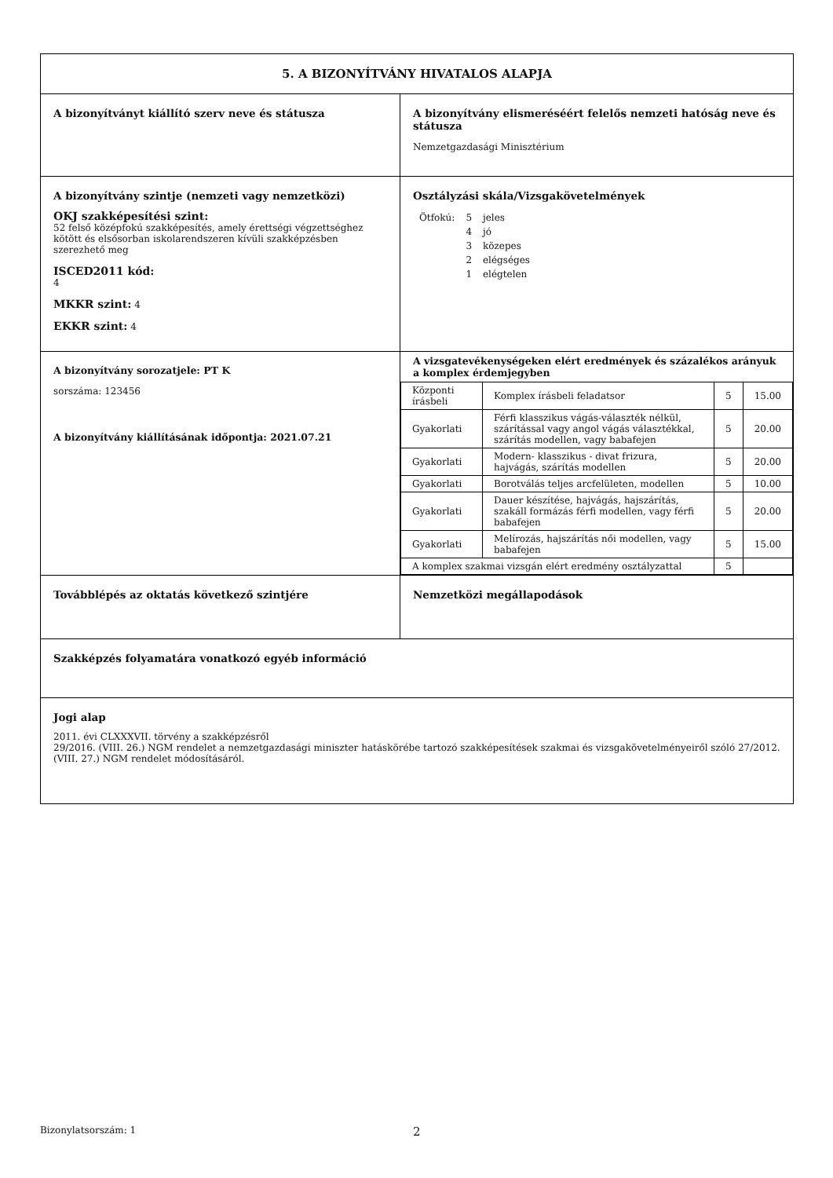| 5. A BIZONYÍTVÁNY HIVATALOS ALAPJA | |
| A bizonyítványt kiállító szerv neve és státusza | A bizonyítvány elismeréséért felelős nemzeti hatóság neve és státusza Nemzetgazdasági Minisztérium |
| A bizonyítvány szintje (nemzeti vagy nemzetközi) OKJ szakképesítési szint: 52 felső középfokú szakképesítés, amely érettségi végzettséghez kötött és elsősorban iskolarendszeren kívüli szakképzésben szerezhető meg ISCED2011 kód: 4 MKKR szint: 4 EKKR szint: 4 | Osztályzási skála/Vizsgakövetelmények / Ötfokú: / 5 / jeles / / / 4 / jó / / / 3 / közepes / / / 2 / elégséges / / / 1 / elégtelen / |
| A bizonyítvány sorozatjele: PT K sorszáma: 123456 A bizonyítvány kiállításának időpontja: 2021.07.21 | A vizsgatevékenységeken elért eredmények és százalékos arányuk a komplex érdemjegyben / Központi írásbeli / Komplex írásbeli feladatsor / 5 / 15.00 / / Gyakorlati / Férfi klasszikus vágás-választék nélkül, szárítással vagy angol vágás választékkal, szárítás modellen, vagy babafejen / 5 / 20.00 / / Gyakorlati / Modern- klasszikus - divat frizura, hajvágás, szárítás modellen / 5 / 20.00 / / Gyakorlati / Borotválás teljes arcfelületen, modellen / 5 / 10.00 / / Gyakorlati / Dauer készítése, hajvágás, hajszárítás, szakáll formázás férfi modellen, vagy férfi babafejen / 5 / 20.00 / / Gyakorlati / Melírozás, hajszárítás női modellen, vagy babafejen / 5 / 15.00 / / A komplex szakmai vizsgán elért eredmény osztályzattal / / 5 / / |
| Továbblépés az oktatás következő szintjére | Nemzetközi megállapodások |
| Szakképzés folyamatára vonatkozó egyéb információ | |
| Jogi alap 2011. évi CLXXXVII. törvény a szakképzésről 29/2016. (VIII. 26.) NGM rendelet a nemzetgazdasági miniszter hatáskörébe tartozó szakképesítések szakmai és vizsgakövetelményeiről szóló 27/2012. (VIII. 27.) NGM rendelet módosításáról. | |
Bizonylatsorszám: 1 2